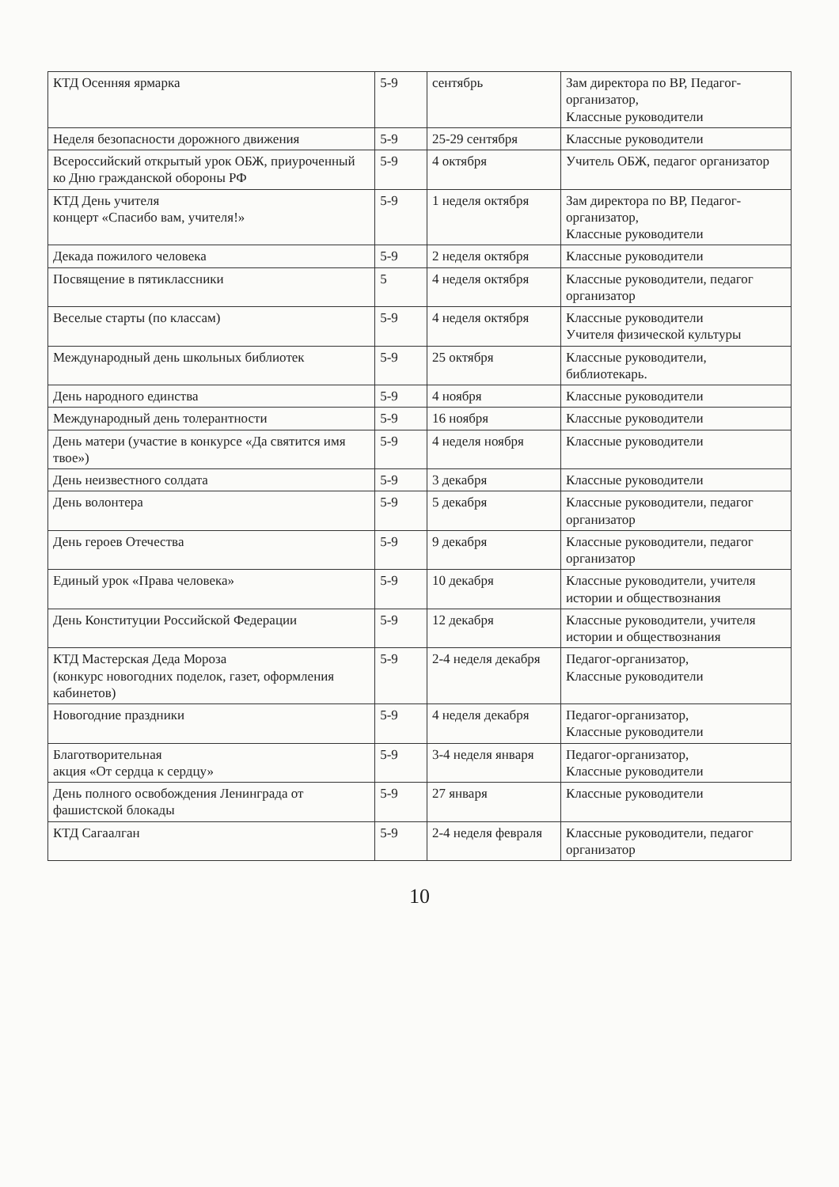| КТД Осенняя ярмарка | 5-9 | сентябрь | Зам директора по ВР, Педагог-организатор, Классные руководители |
| Неделя безопасности дорожного движения | 5-9 | 25-29 сентября | Классные руководители |
| Всероссийский открытый урок ОБЖ, приуроченный ко Дню гражданской обороны РФ | 5-9 | 4 октября | Учитель ОБЖ, педагог организатор |
| КТД День учителя концерт «Спасибо вам, учителя!» | 5-9 | 1 неделя октября | Зам директора по ВР, Педагог-организатор, Классные руководители |
| Декада пожилого человека | 5-9 | 2 неделя октября | Классные руководители |
| Посвящение в пятиклассники | 5 | 4 неделя октября | Классные руководители, педагог организатор |
| Веселые старты (по классам) | 5-9 | 4 неделя октября | Классные руководители Учителя физической культуры |
| Международный день школьных библиотек | 5-9 | 25 октября | Классные руководители, библиотекарь. |
| День народного единства | 5-9 | 4 ноября | Классные руководители |
| Международный день толерантности | 5-9 | 16 ноября | Классные руководители |
| День матери (участие в конкурсе «Да святится имя твое») | 5-9 | 4 неделя ноября | Классные руководители |
| День неизвестного солдата | 5-9 | 3 декабря | Классные руководители |
| День волонтера | 5-9 | 5 декабря | Классные руководители, педагог организатор |
| День героев Отечества | 5-9 | 9 декабря | Классные руководители, педагог организатор |
| Единый урок «Права человека» | 5-9 | 10 декабря | Классные руководители, учителя истории и обществознания |
| День Конституции Российской Федерации | 5-9 | 12 декабря | Классные руководители, учителя истории и обществознания |
| КТД Мастерская Деда Мороза (конкурс новогодних поделок, газет, оформления кабинетов) | 5-9 | 2-4 неделя декабря | Педагог-организатор, Классные руководители |
| Новогодние праздники | 5-9 | 4 неделя декабря | Педагог-организатор, Классные руководители |
| Благотворительная акция «От сердца к сердцу» | 5-9 | 3-4 неделя января | Педагог-организатор, Классные руководители |
| День полного освобождения Ленинграда от фашистской блокады | 5-9 | 27 января | Классные руководители |
| КТД Сагаалган | 5-9 | 2-4 неделя февраля | Классные руководители, педагог организатор |
10